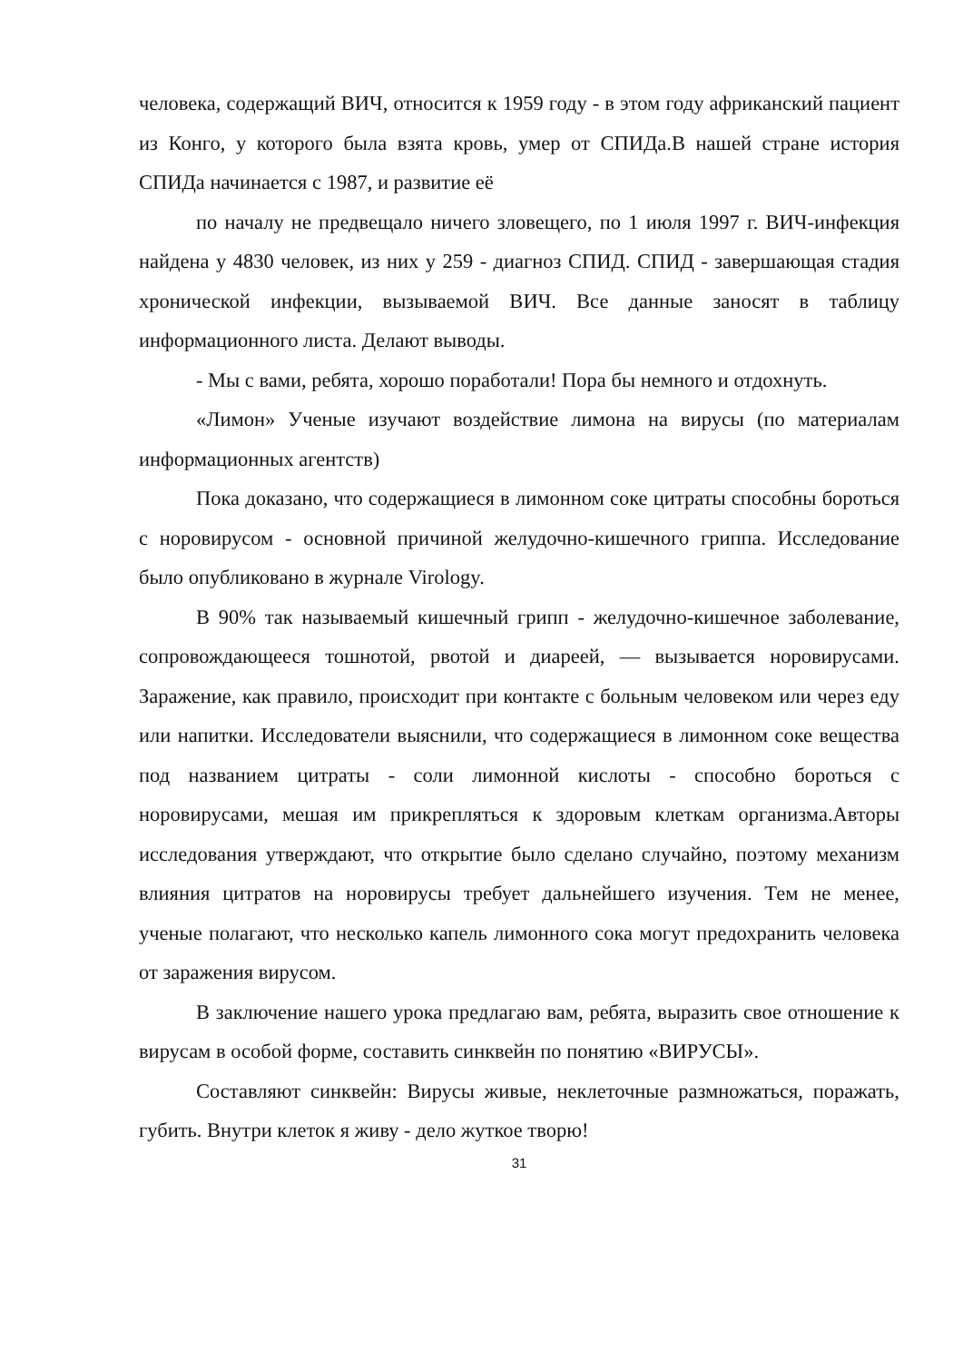человека, содержащий ВИЧ, относится к 1959 году - в этом году африканский пациент из Конго, у которого была взята кровь, умер от СПИДа.В нашей стране история СПИДа начинается с 1987, и развитие её
по началу не предвещало ничего зловещего, по 1 июля 1997 г. ВИЧ-инфекция найдена у 4830 человек, из них у 259 - диагноз СПИД. СПИД - завершающая стадия хронической инфекции, вызываемой ВИЧ. Все данные заносят в таблицу информационного листа. Делают выводы.
- Мы с вами, ребята, хорошо поработали! Пора бы немного и отдохнуть.
«Лимон» Ученые изучают воздействие лимона на вирусы (по материалам информационных агентств)
Пока доказано, что содержащиеся в лимонном соке цитраты способны бороться с норовирусом - основной причиной желудочно-кишечного гриппа. Исследование было опубликовано в журнале Virology.
В 90% так называемый кишечный грипп - желудочно-кишечное заболевание, сопровождающееся тошнотой, рвотой и диареей, — вызывается норовирусами. Заражение, как правило, происходит при контакте с больным человеком или через еду или напитки. Исследователи выяснили, что содержащиеся в лимонном соке вещества под названием цитраты - соли лимонной кислоты - способно бороться с норовирусами, мешая им прикрепляться к здоровым клеткам организма.Авторы исследования утверждают, что открытие было сделано случайно, поэтому механизм влияния цитратов на норовирусы требует дальнейшего изучения. Тем не менее, ученые полагают, что несколько капель лимонного сока могут предохранить человека от заражения вирусом.
В заключение нашего урока предлагаю вам, ребята, выразить свое отношение к вирусам в особой форме, составить синквейн по понятию «ВИРУСЫ».
Составляют синквейн: Вирусы живые, неклеточные размножаться, поражать, губить. Внутри клеток я живу - дело жуткое творю!
31